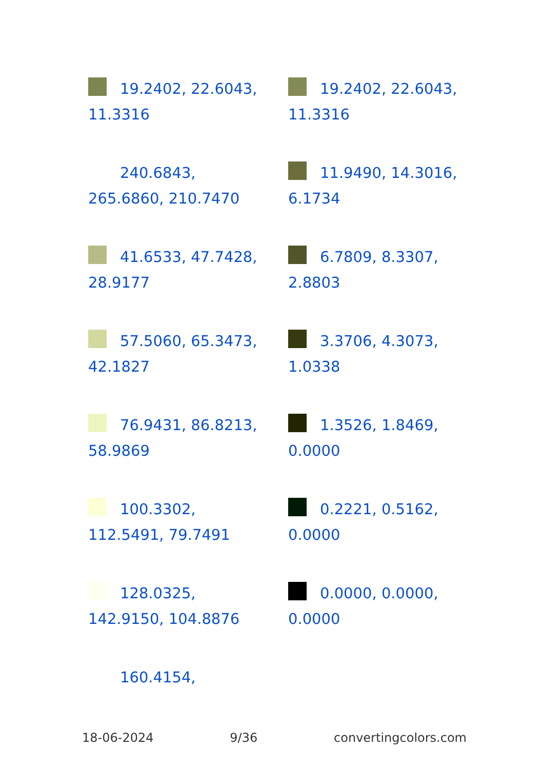19.2402, 22.6043, 11.3316
19.2402, 22.6043, 11.3316
240.6843, 265.6860, 210.7470
11.9490, 14.3016, 6.1734
41.6533, 47.7428, 28.9177
6.7809, 8.3307, 2.8803
57.5060, 65.3473, 42.1827
3.3706, 4.3073, 1.0338
76.9431, 86.8213, 58.9869
1.3526, 1.8469, 0.0000
100.3302, 112.5491, 79.7491
0.2221, 0.5162, 0.0000
128.0325, 142.9150, 104.8876
0.0000, 0.0000, 0.0000
160.4154,
18-06-2024 9/36 convertingcolors.com